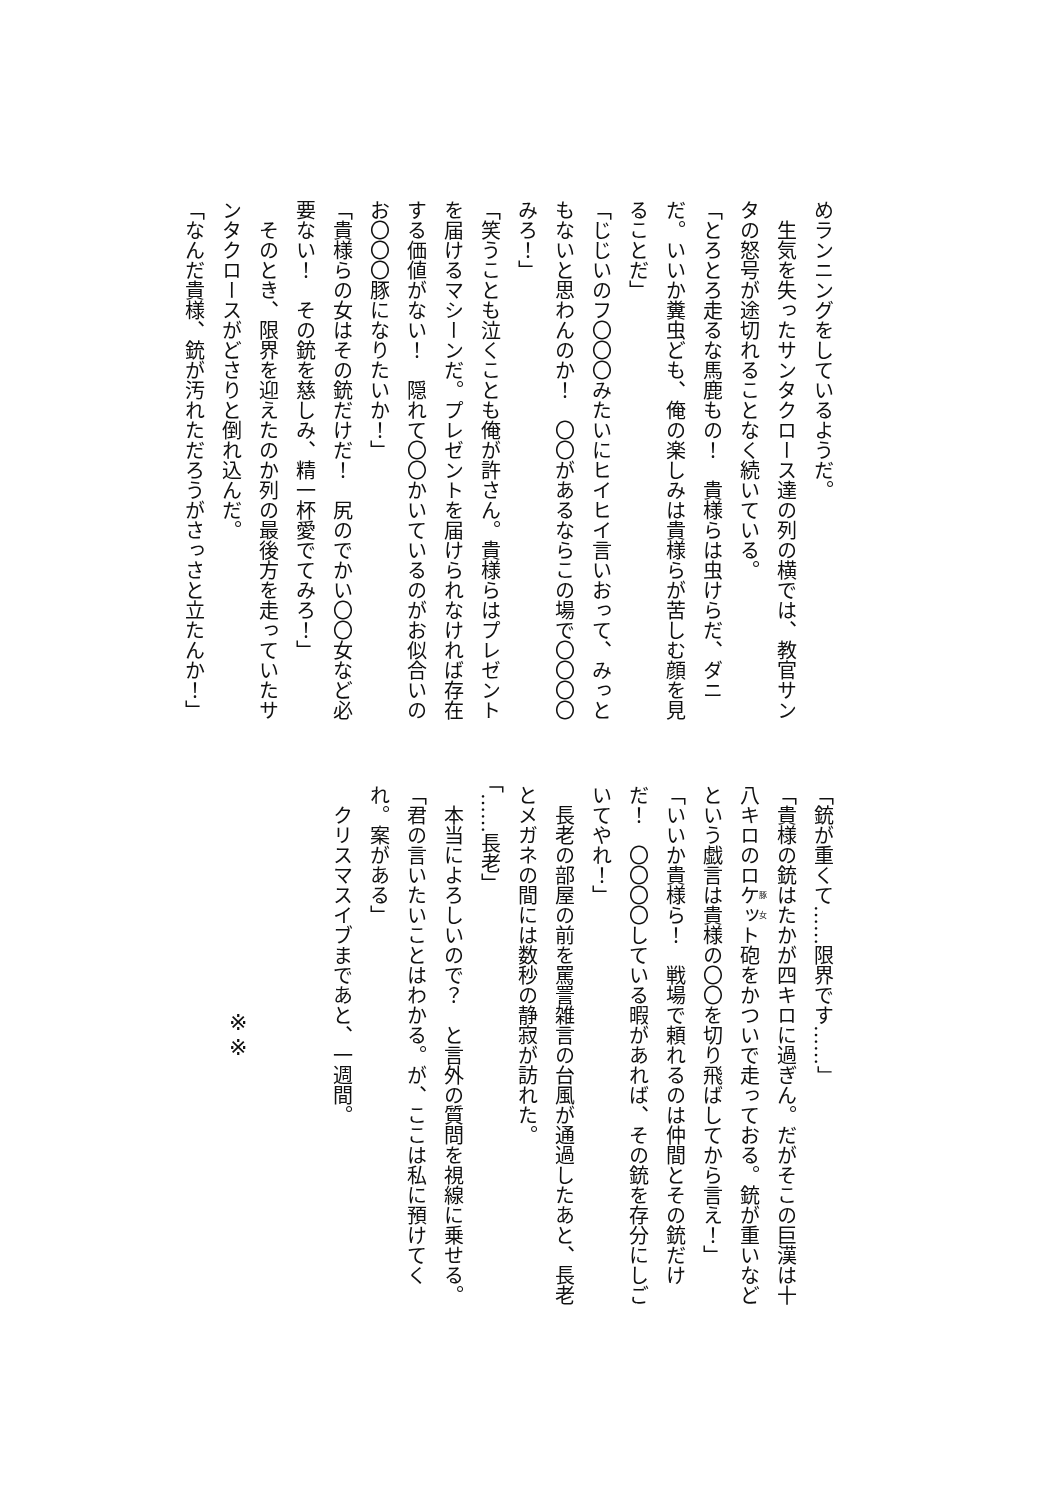めランニングをしているようだ。
　生気を失ったサンタクロース達の列の横では、教官サンタの怒号が途切れることなく続いている。
「とろとろ走るな馬鹿もの！　貴様らは虫けらだ、ダニだ。いいか糞虫ども、俺の楽しみは貴様らが苦しむ顔を見ることだ」
「じじいのフ〇〇〇みたいにヒイヒイ言いおって、みっともないと思わんのか！　〇〇があるならこの場で〇〇〇〇みろ！」
「笑うことも泣くことも俺が許さん。貴様らはプレゼントを届けるマシーンだ。プレゼントを届けられなければ存在する価値がない！　隠れて〇〇かいているのがお似合いのお〇〇〇豚になりたいか！」
「貴様らの女はその銃だけだ！　尻のでかい〇〇女など必要ない！　その銃を慈しみ、精一杯愛でてみろ！」
　そのとき、限界を迎えたのか列の最後方を走っていたサンタクロースがどさりと倒れ込んだ。
「なんだ貴様、銃が汚れただろうがさっさと立たんか！」
「銃が重くて……限界です……」
「貴様の銃はたかが四キロに過ぎん。だがそこの巨漢は十八キロのロケット砲をかついで走っておる。銃が重いなどという戯言は貴様の〇〇を切り飛ばしてから言え！」
「いいか貴様ら！　戦場で頼れるのは仲間とその銃だけだ！　〇〇〇〇している暇があれば、その銃を存分にしごいてやれ！」
　長老の部屋の前を罵詈雑言の台風が通過したあと、長老とメガネの間には数秒の静寂が訪れた。
「……長老」
　本当によろしいので？　と言外の質問を視線に乗せる。
「君の言いたいことはわかる。が、ここは私に預けてくれ。案がある」
　クリスマスイブまであと、一週間。
※※